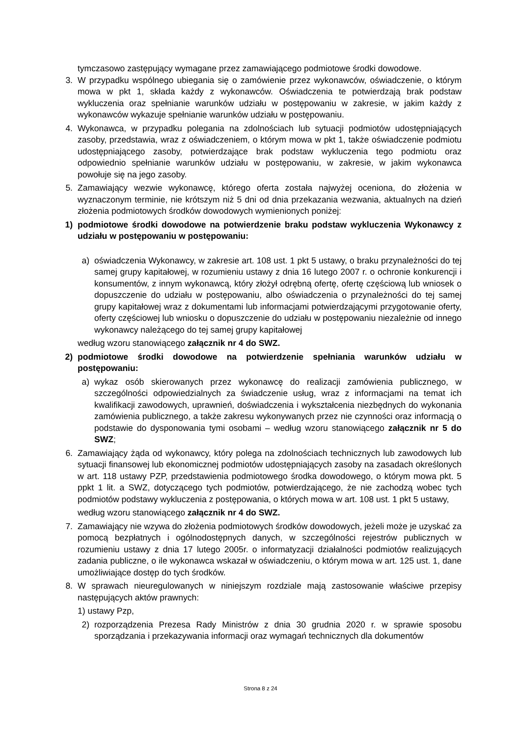tymczasowo zastępujący wymagane przez zamawiającego podmiotowe środki dowodowe.
3. W przypadku wspólnego ubiegania się o zamówienie przez wykonawców, oświadczenie, o którym mowa w pkt 1, składa każdy z wykonawców. Oświadczenia te potwierdzają brak podstaw wykluczenia oraz spełnianie warunków udziału w postępowaniu w zakresie, w jakim każdy z wykonawców wykazuje spełnianie warunków udziału w postępowaniu.
4. Wykonawca, w przypadku polegania na zdolnościach lub sytuacji podmiotów udostępniających zasoby, przedstawia, wraz z oświadczeniem, o którym mowa w pkt 1, także oświadczenie podmiotu udostępniającego zasoby, potwierdzające brak podstaw wykluczenia tego podmiotu oraz odpowiednio spełnianie warunków udziału w postępowaniu, w zakresie, w jakim wykonawca powołuje się na jego zasoby.
5. Zamawiający wezwie wykonawcę, którego oferta została najwyżej oceniona, do złożenia w wyznaczonym terminie, nie krótszym niż 5 dni od dnia przekazania wezwania, aktualnych na dzień złożenia podmiotowych środków dowodowych wymienionych poniżej:
1) podmiotowe środki dowodowe na potwierdzenie braku podstaw wykluczenia Wykonawcy z udziału w postępowaniu w postępowaniu:
a) oświadczenia Wykonawcy, w zakresie art. 108 ust. 1 pkt 5 ustawy, o braku przynależności do tej samej grupy kapitałowej, w rozumieniu ustawy z dnia 16 lutego 2007 r. o ochronie konkurencji i konsumentów, z innym wykonawcą, który złożył odrębną ofertę, ofertę częściową lub wniosek o dopuszczenie do udziału w postępowaniu, albo oświadczenia o przynależności do tej samej grupy kapitałowej wraz z dokumentami lub informacjami potwierdzającymi przygotowanie oferty, oferty częściowej lub wniosku o dopuszczenie do udziału w postępowaniu niezależnie od innego wykonawcy należącego do tej samej grupy kapitałowej
według wzoru stanowiącego załącznik nr 4 do SWZ.
2) podmiotowe środki dowodowe na potwierdzenie spełniania warunków udziału w postępowaniu:
a) wykaz osób skierowanych przez wykonawcę do realizacji zamówienia publicznego, w szczególności odpowiedzialnych za świadczenie usług, wraz z informacjami na temat ich kwalifikacji zawodowych, uprawnień, doświadczenia i wykształcenia niezbędnych do wykonania zamówienia publicznego, a także zakresu wykonywanych przez nie czynności oraz informacją o podstawie do dysponowania tymi osobami – według wzoru stanowiącego załącznik nr 5 do SWZ;
6. Zamawiający żąda od wykonawcy, który polega na zdolnościach technicznych lub zawodowych lub sytuacji finansowej lub ekonomicznej podmiotów udostępniających zasoby na zasadach określonych w art. 118 ustawy PZP, przedstawienia podmiotowego środka dowodowego, o którym mowa pkt. 5 ppkt 1 lit. a SWZ, dotyczącego tych podmiotów, potwierdzającego, że nie zachodzą wobec tych podmiotów podstawy wykluczenia z postępowania, o których mowa w art. 108 ust. 1 pkt 5 ustawy,
według wzoru stanowiącego załącznik nr 4 do SWZ.
7. Zamawiający nie wzywa do złożenia podmiotowych środków dowodowych, jeżeli może je uzyskać za pomocą bezpłatnych i ogólnodostępnych danych, w szczególności rejestrów publicznych w rozumieniu ustawy z dnia 17 lutego 2005r. o informatyzacji działalności podmiotów realizujących zadania publiczne, o ile wykonawca wskazał w oświadczeniu, o którym mowa w art. 125 ust. 1, dane umożliwiające dostęp do tych środków.
8. W sprawach nieuregulowanych w niniejszym rozdziale mają zastosowanie właściwe przepisy następujących aktów prawnych:
1) ustawy Pzp,
2) rozporządzenia Prezesa Rady Ministrów z dnia 30 grudnia 2020 r. w sprawie sposobu sporządzania i przekazywania informacji oraz wymagań technicznych dla dokumentów
Strona 8 z 24